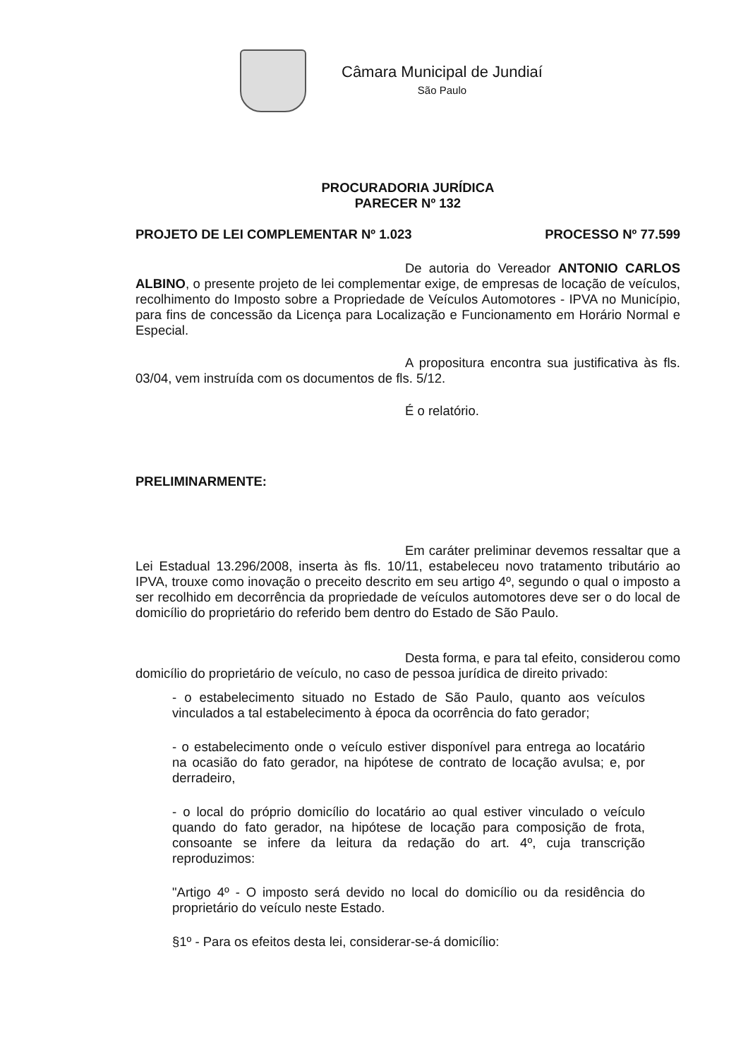Câmara Municipal de Jundiaí
São Paulo
PROCURADORIA JURÍDICA
PARECER Nº 132
PROJETO DE LEI COMPLEMENTAR Nº 1.023 PROCESSO Nº 77.599
De autoria do Vereador ANTONIO CARLOS ALBINO, o presente projeto de lei complementar exige, de empresas de locação de veículos, recolhimento do Imposto sobre a Propriedade de Veículos Automotores - IPVA no Município, para fins de concessão da Licença para Localização e Funcionamento em Horário Normal e Especial.
A propositura encontra sua justificativa às fls. 03/04, vem instruída com os documentos de fls. 5/12.
É o relatório.
PRELIMINARMENTE:
Em caráter preliminar devemos ressaltar que a Lei Estadual 13.296/2008, inserta às fls. 10/11, estabeleceu novo tratamento tributário ao IPVA, trouxe como inovação o preceito descrito em seu artigo 4º, segundo o qual o imposto a ser recolhido em decorrência da propriedade de veículos automotores deve ser o do local de domicílio do proprietário do referido bem dentro do Estado de São Paulo.
Desta forma, e para tal efeito, considerou como domicílio do proprietário de veículo, no caso de pessoa jurídica de direito privado:
- o estabelecimento situado no Estado de São Paulo, quanto aos veículos vinculados a tal estabelecimento à época da ocorrência do fato gerador;
- o estabelecimento onde o veículo estiver disponível para entrega ao locatário na ocasião do fato gerador, na hipótese de contrato de locação avulsa; e, por derradeiro,
- o local do próprio domicílio do locatário ao qual estiver vinculado o veículo quando do fato gerador, na hipótese de locação para composição de frota, consoante se infere da leitura da redação do art. 4º, cuja transcrição reproduzimos:
"Artigo 4º - O imposto será devido no local do domicílio ou da residência do proprietário do veículo neste Estado.
§1º - Para os efeitos desta lei, considerar-se-á domicílio: